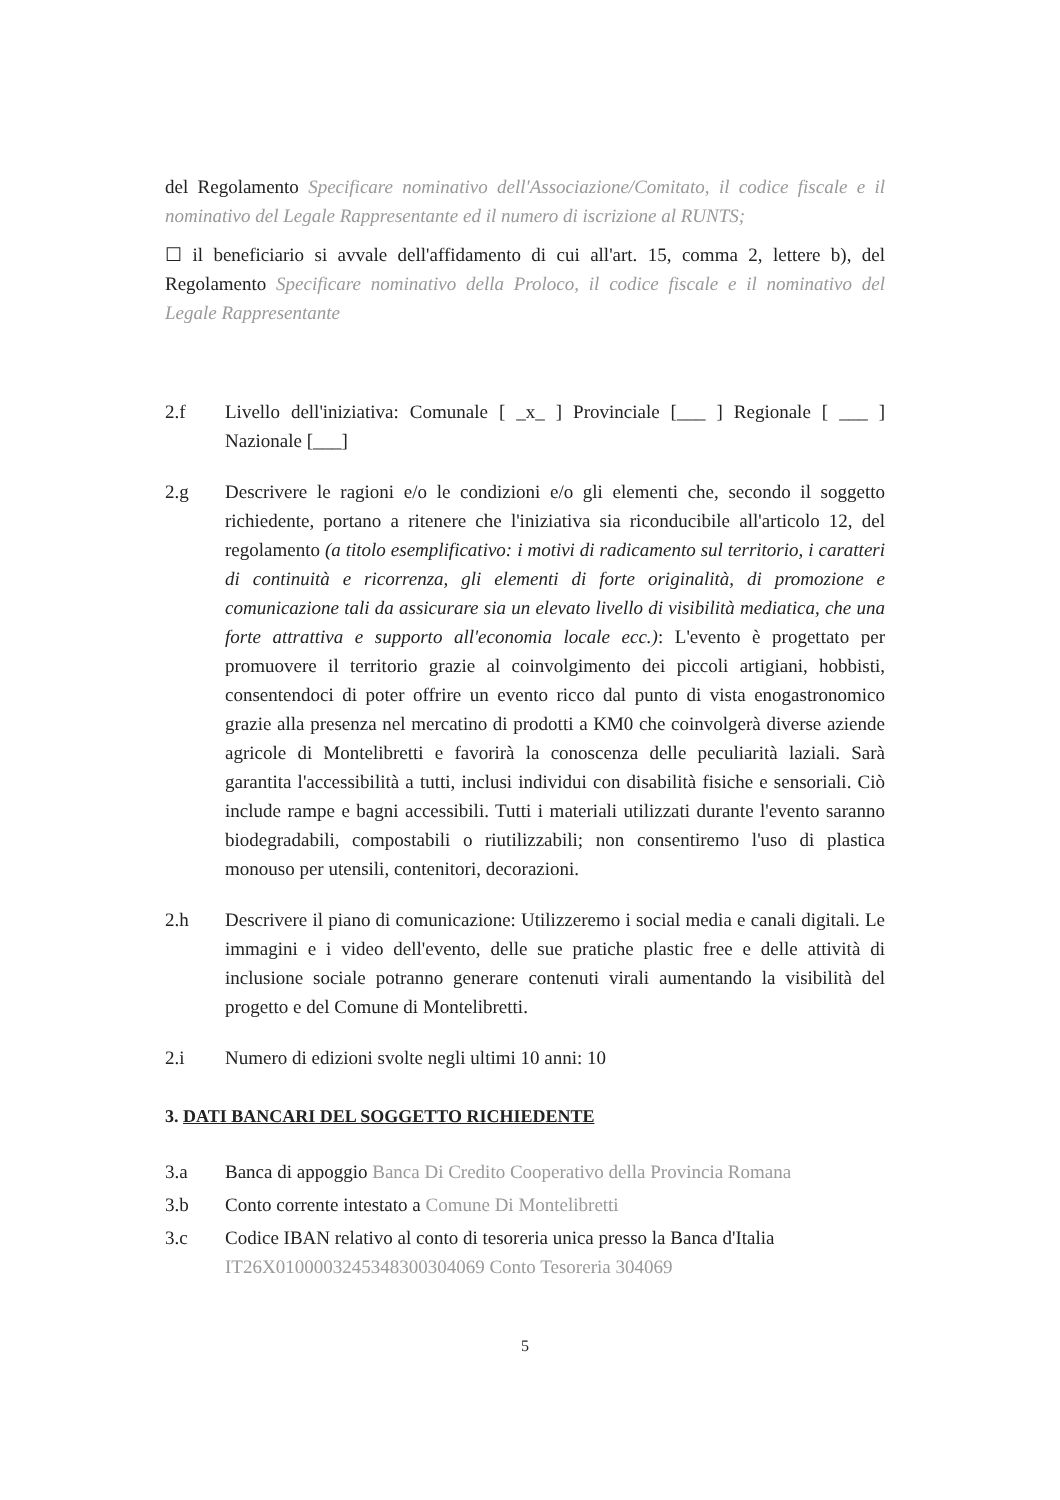del Regolamento Specificare nominativo dell'Associazione/Comitato, il codice fiscale e il nominativo del Legale Rappresentante ed il numero di iscrizione al RUNTS;
☐ il beneficiario si avvale dell'affidamento di cui all'art. 15, comma 2, lettere b), del Regolamento Specificare nominativo della Proloco, il codice fiscale e il nominativo del Legale Rappresentante
2.f Livello dell'iniziativa: Comunale [ _x_ ] Provinciale [___ ] Regionale [ ___ ] Nazionale [___]
2.g Descrivere le ragioni e/o le condizioni e/o gli elementi che, secondo il soggetto richiedente, portano a ritenere che l'iniziativa sia riconducibile all'articolo 12, del regolamento (a titolo esemplificativo: i motivi di radicamento sul territorio, i caratteri di continuità e ricorrenza, gli elementi di forte originalità, di promozione e comunicazione tali da assicurare sia un elevato livello di visibilità mediatica, che una forte attrattiva e supporto all'economia locale ecc.): L'evento è progettato per promuovere il territorio grazie al coinvolgimento dei piccoli artigiani, hobbisti, consentendoci di poter offrire un evento ricco dal punto di vista enogastronomico grazie alla presenza nel mercatino di prodotti a KM0 che coinvolgerà diverse aziende agricole di Montelibretti e favorirà la conoscenza delle peculiarità laziali. Sarà garantita l'accessibilità a tutti, inclusi individui con disabilità fisiche e sensoriali. Ciò include rampe e bagni accessibili. Tutti i materiali utilizzati durante l'evento saranno biodegradabili, compostabili o riutilizzabili; non consentiremo l'uso di plastica monouso per utensili, contenitori, decorazioni.
2.h Descrivere il piano di comunicazione: Utilizzeremo i social media e canali digitali. Le immagini e i video dell'evento, delle sue pratiche plastic free e delle attività di inclusione sociale potranno generare contenuti virali aumentando la visibilità del progetto e del Comune di Montelibretti.
2.i Numero di edizioni svolte negli ultimi 10 anni: 10
3. DATI BANCARI DEL SOGGETTO RICHIEDENTE
3.a Banca di appoggio Banca Di Credito Cooperativo della Provincia Romana
3.b Conto corrente intestato a Comune Di Montelibretti
3.c Codice IBAN relativo al conto di tesoreria unica presso la Banca d'Italia
IT26X0100003245348300304069 Conto Tesoreria 304069
5